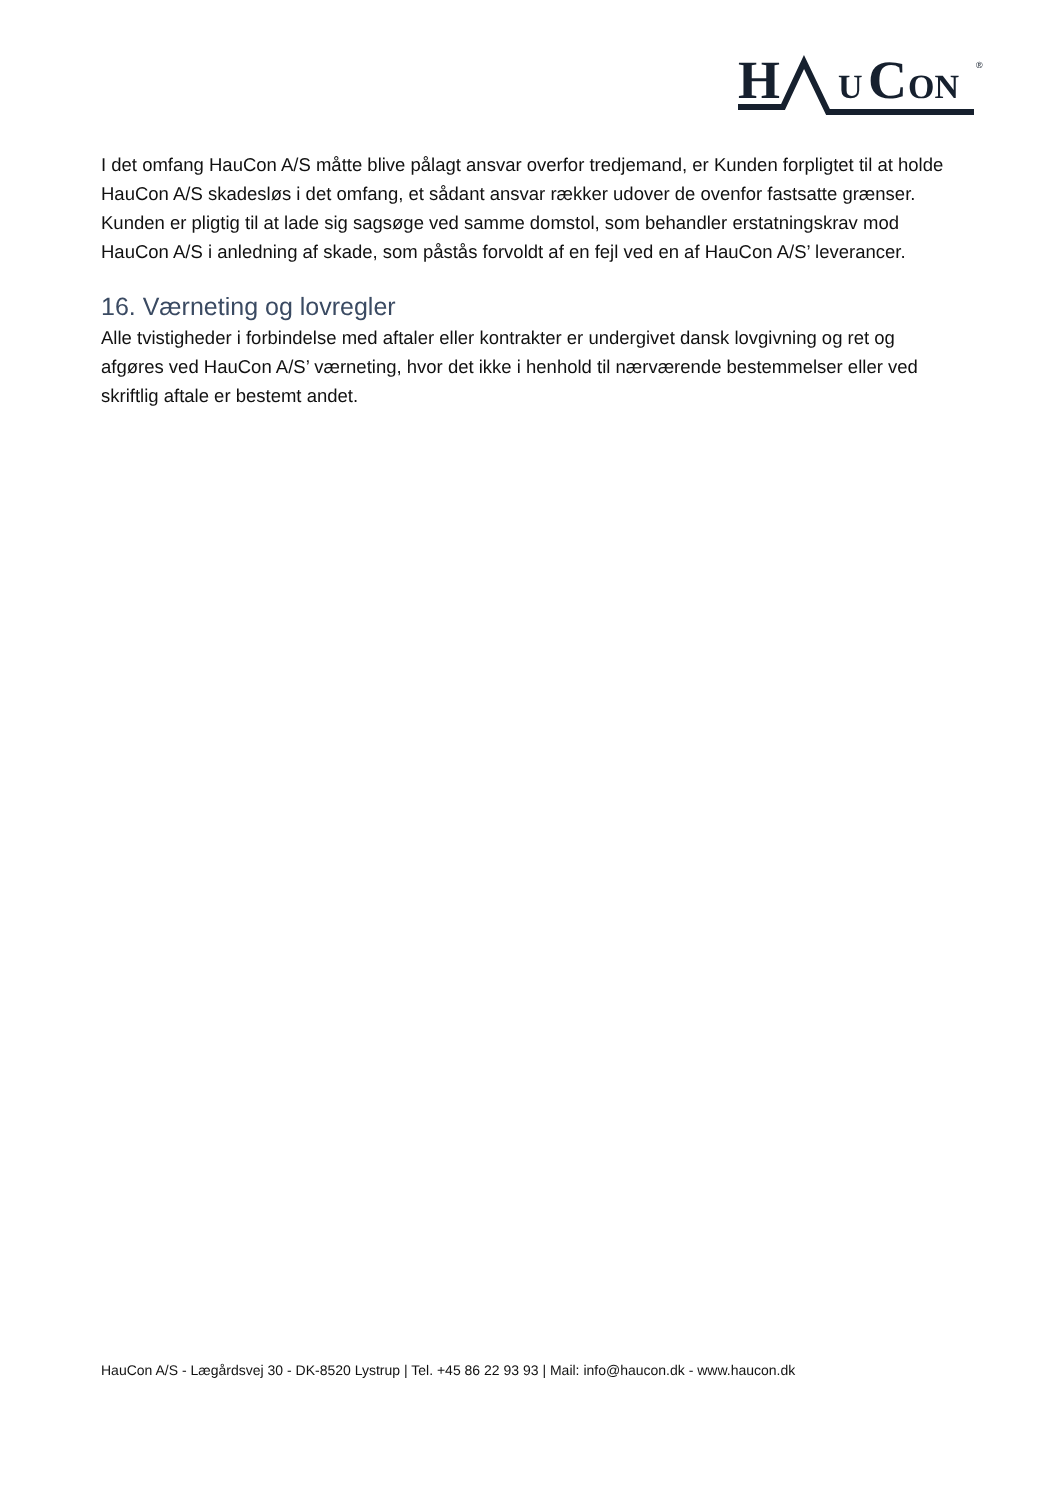H
U
C
ON
®
I det omfang HauCon A/S måtte blive pålagt ansvar overfor tredjemand, er Kunden forpligtet til at holde HauCon A/S skadesløs i det omfang, et sådant ansvar rækker udover de ovenfor fastsatte grænser. Kunden er pligtig til at lade sig sagsøge ved samme domstol, som behandler erstatningskrav mod HauCon A/S i anledning af skade, som påstås forvoldt af en fejl ved en af HauCon A/S’ leverancer.
16. Værneting og lovregler
Alle tvistigheder i forbindelse med aftaler eller kontrakter er undergivet dansk lovgivning og ret og afgøres ved HauCon A/S’ værneting, hvor det ikke i henhold til nærværende bestemmelser eller ved skriftlig aftale er bestemt andet.
HauCon A/S - Lægårdsvej 30 - DK-8520 Lystrup | Tel. +45 86 22 93 93 | Mail: info@haucon.dk - www.haucon.dk